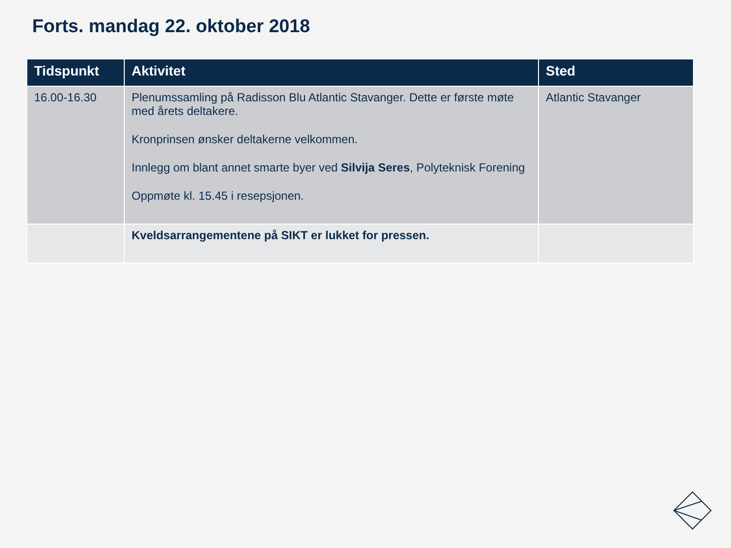Forts. mandag 22. oktober 2018
| Tidspunkt | Aktivitet | Sted |
| --- | --- | --- |
| 16.00-16.30 | Plenumssamling på Radisson Blu Atlantic Stavanger. Dette er første møte med årets deltakere. Kronprinsen ønsker deltakerne velkommen. Innlegg om blant annet smarte byer ved Silvija Seres , Polyteknisk Forening Oppmøte kl. 15.45 i resepsjonen. | Atlantic Stavanger |
| | Kveldsarrangementene på SIKT er lukket for pressen. | |